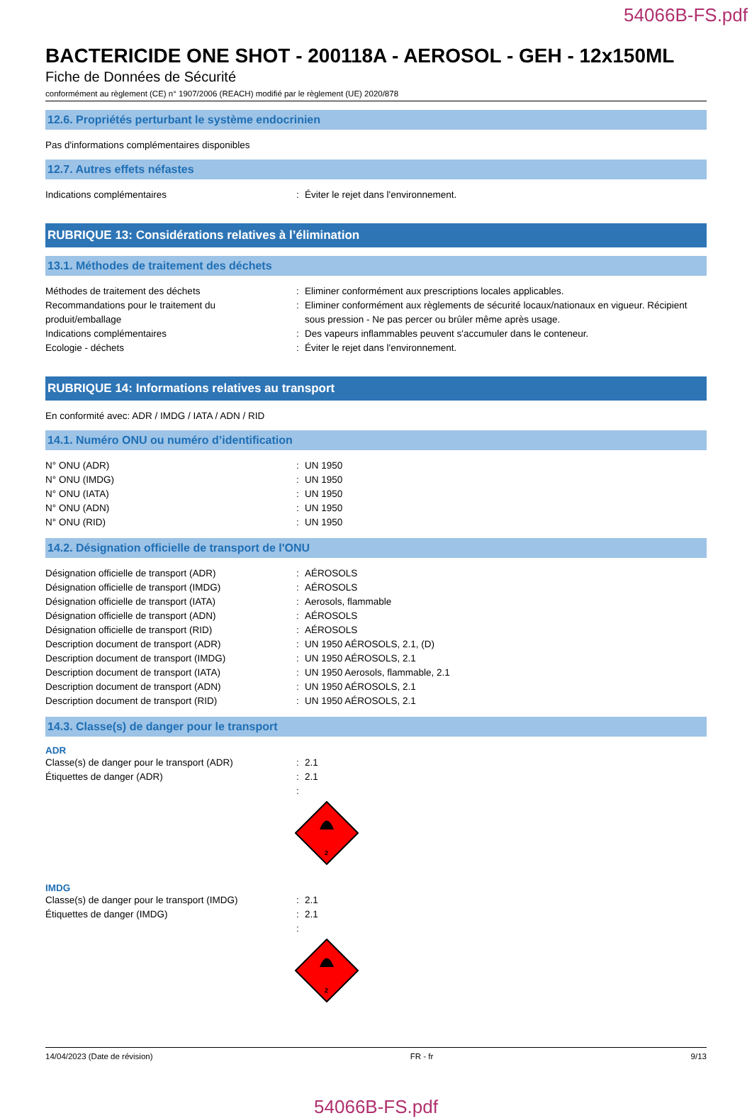54066B-FS.pdf
BACTERICIDE ONE SHOT - 200118A - AEROSOL - GEH - 12x150ML
Fiche de Données de Sécurité
conformément au règlement (CE) n° 1907/2006 (REACH) modifié par le règlement (UE) 2020/878
12.6. Propriétés perturbant le système endocrinien
Pas d'informations complémentaires disponibles
12.7. Autres effets néfastes
Indications complémentaires : Éviter le rejet dans l'environnement.
RUBRIQUE 13: Considérations relatives à l’élimination
13.1. Méthodes de traitement des déchets
Méthodes de traitement des déchets : Eliminer conformément aux prescriptions locales applicables.
Recommandations pour le traitement du produit/emballage
: Eliminer conformément aux règlements de sécurité locaux/nationaux en vigueur. Récipient sous pression - Ne pas percer ou brûler même après usage.
Indications complémentaires : Des vapeurs inflammables peuvent s'accumuler dans le conteneur.
Ecologie - déchets : Éviter le rejet dans l'environnement.
RUBRIQUE 14: Informations relatives au transport
En conformité avec: ADR / IMDG / IATA / ADN / RID
14.1. Numéro ONU ou numéro d’identification
N° ONU (ADR) : UN 1950
N° ONU (IMDG) : UN 1950
N° ONU (IATA) : UN 1950
N° ONU (ADN) : UN 1950
N° ONU (RID) : UN 1950
14.2. Désignation officielle de transport de l'ONU
Désignation officielle de transport (ADR) : AÉROSOLS
Désignation officielle de transport (IMDG)
: AÉROSOLS
Désignation officielle de transport (IATA)
: Aerosols, flammable
Désignation officielle de transport (ADN) : AÉROSOLS
Désignation officielle de transport (RID) : AÉROSOLS
Description document de transport (ADR) : UN 1950 AÉROSOLS, 2.1, (D)
Description document de transport (IMDG) : UN 1950 AÉROSOLS, 2.1
Description document de transport (IATA) : UN 1950 Aerosols, flammable, 2.1
Description document de transport (ADN) : UN 1950 AÉROSOLS, 2.1
Description document de transport (RID) : UN 1950 AÉROSOLS, 2.1
14.3. Classe(s) de danger pour le transport
ADR
Classe(s) de danger pour le transport (ADR)
: 2.1
Étiquettes de danger (ADR) : 2.1
:
2
IMDG
Classe(s) de danger pour le transport (IMDG)
: 2.1
Étiquettes de danger (IMDG) : 2.1
:
2
14/04/2023 (Date de révision) FR - fr 9/13
54066B-FS.pdf